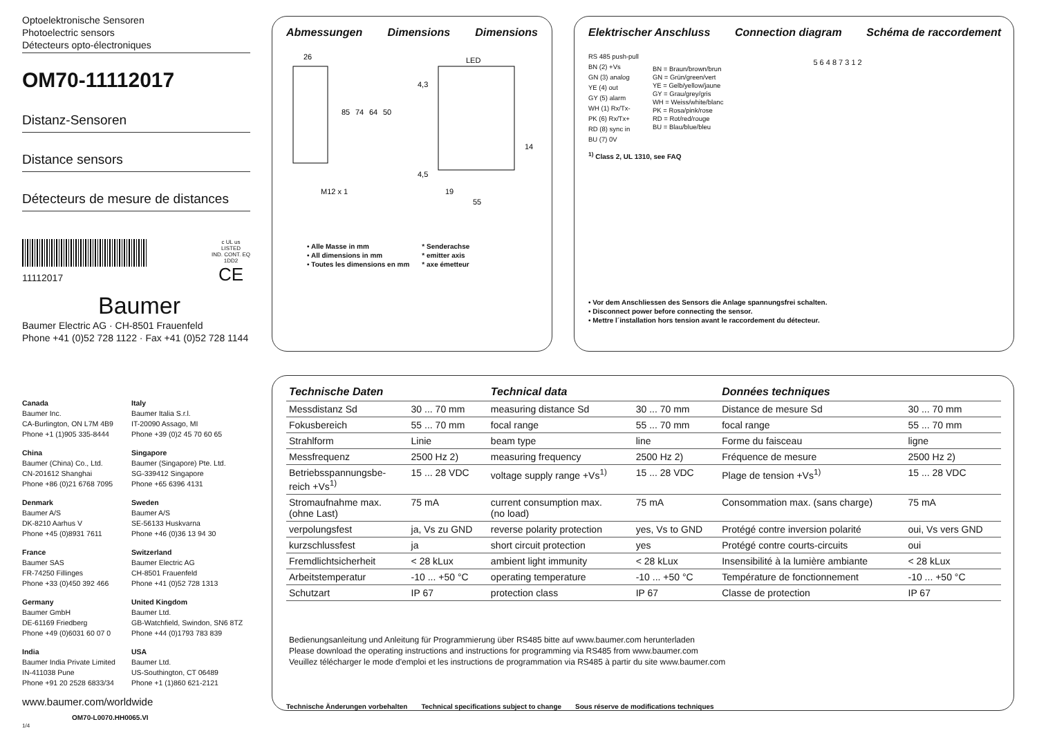Optoelektronische Sensoren
Photoelectric sensors
Détecteurs opto-électroniques
OM70-11112017
Distanz-Sensoren
Distance sensors
Détecteurs de mesure de distances
11112017
c UL us
LISTED
IND. CONT. EQ
1DD2
CE
Baumer
Baumer Electric AG · CH-8501 Frauenfeld
Phone +41 (0)52 728 1122 · Fax +41 (0)52 728 1144
Abmessungen Dimensions Dimensions
26
LED
85
74
64
50
4,3
4,5
19
55
M12 x 1
14
• Alle Masse in mm
• All dimensions in mm
• Toutes les dimensions en mm
* Senderachse
* emitter axis
* axe émetteur
Elektrischer Anschluss Connection diagram Schéma de raccordement
RS 485 push-pull
BN (2) +Vs
GN (3) analog
YE (4) out
GY (5) alarm
WH (1) Rx/Tx-
PK (6) Rx/Tx+
RD (8) sync in
BU (7) 0V
BN = Braun/brown/brun
GN = Grün/green/vert
YE = Gelb/yellow/jaune
GY = Grau/grey/gris
WH = Weiss/white/blanc
PK = Rosa/pink/rose
RD = Rot/red/rouge
BU = Blau/blue/bleu
5 6 4 8 7 3 1 2
<sup>1)</sup> Class 2, UL 1310, see FAQ
• Vor dem Anschliessen des Sensors die Anlage spannungsfrei schalten.
• Disconnect power before connecting the sensor.
• Mettre l´installation hors tension avant le raccordement du détecteur.
Canada
Baumer Inc.
CA-Burlington, ON L7M 4B9
Phone +1 (1)905 335-8444
Italy
Baumer Italia S.r.l.
IT-20090 Assago, MI
Phone +39 (0)2 45 70 60 65
China
Baumer (China) Co., Ltd.
CN-201612 Shanghai
Phone +86 (0)21 6768 7095
Singapore
Baumer (Singapore) Pte. Ltd.
SG-339412 Singapore
Phone +65 6396 4131
Denmark
Baumer A/S
DK-8210 Aarhus V
Phone +45 (0)8931 7611
Sweden
Baumer A/S
SE-56133 Huskvarna
Phone +46 (0)36 13 94 30
France
Baumer SAS
FR-74250 Fillinges
Phone +33 (0)450 392 466
Switzerland
Baumer Electric AG
CH-8501 Frauenfeld
Phone +41 (0)52 728 1313
Germany
Baumer GmbH
DE-61169 Friedberg
Phone +49 (0)6031 60 07 0
United Kingdom
Baumer Ltd.
GB-Watchfield, Swindon, SN6 8TZ
Phone +44 (0)1793 783 839
India
Baumer India Private Limited
IN-411038 Pune
Phone +91 20 2528 6833/34
USA
Baumer Ltd.
US-Southington, CT 06489
Phone +1 (1)860 621-2121
www.baumer.com/worldwide
OM70-L0070.HH0065.VI
1/4
| Technische Daten | | Technical data | | Données techniques | |
| --- | --- | --- | --- | --- | --- |
| Messdistanz Sd | 30 ... 70 mm | measuring distance Sd | 30 ... 70 mm | Distance de mesure Sd | 30 ... 70 mm |
| Fokusbereich | 55 ... 70 mm | focal range | 55 ... 70 mm | focal range | 55 ... 70 mm |
| Strahlform | Linie | beam type | line | Forme du faisceau | ligne |
| Messfrequenz | 2500 Hz 2) | measuring frequency | 2500 Hz 2) | Fréquence de mesure | 2500 Hz 2) |
| Betriebsspannungsbe- reich +Vs<sup>1)</sup> | 15 ... 28 VDC | voltage supply range +Vs<sup>1)</sup> | 15 ... 28 VDC | Plage de tension +Vs<sup>1)</sup> | 15 ... 28 VDC |
| Stromaufnahme max. (ohne Last) | 75 mA | current consumption max. (no load) | 75 mA | Consommation max. (sans charge) | 75 mA |
| verpolungsfest | ja, Vs zu GND | reverse polarity protection | yes, Vs to GND | Protégé contre inversion polarité | oui, Vs vers GND |
| kurzschlussfest | ja | short circuit protection | yes | Protégé contre courts-circuits | oui |
| Fremdlichtsicherheit | < 28 kLux | ambient light immunity | < 28 kLux | Insensibilité à la lumière ambiante | < 28 kLux |
| Arbeitstemperatur | -10 ... +50 °C | operating temperature | -10 ... +50 °C | Température de fonctionnement | -10 ... +50 °C |
| Schutzart | IP 67 | protection class | IP 67 | Classe de protection | IP 67 |
Bedienungsanleitung und Anleitung für Programmierung über RS485 bitte auf www.baumer.com herunterladen
Please download the operating instructions and instructions for programming via RS485 from www.baumer.com
Veuillez télécharger le mode d'emploi et les instructions de programmation via RS485 à partir du site www.baumer.com
Technische Änderungen vorbehalten Technical specifications subject to change Sous réserve de modifications techniques